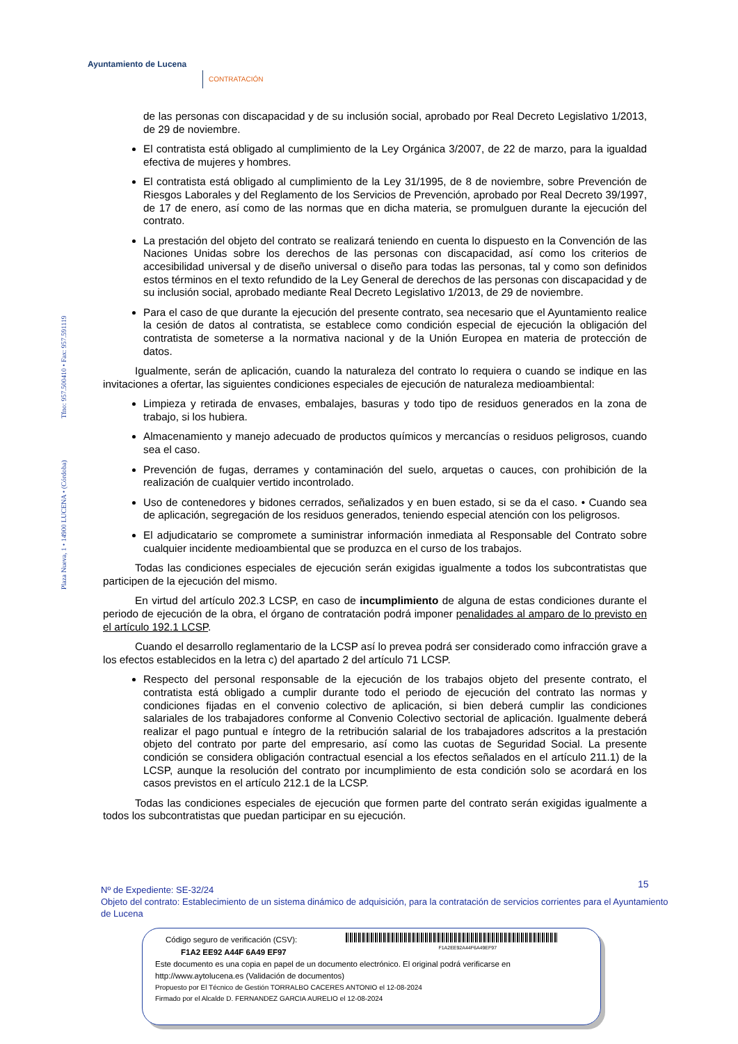Ayuntamiento de Lucena
CONTRATACIÓN
Plaza Nueva, 1 • 14900 LUCENA • (Córdoba) Tfno: 957.500410 • Fax: 957.591119
de las personas con discapacidad y de su inclusión social, aprobado por Real Decreto Legislativo 1/2013, de 29 de noviembre.
El contratista está obligado al cumplimiento de la Ley Orgánica 3/2007, de 22 de marzo, para la igualdad efectiva de mujeres y hombres.
El contratista está obligado al cumplimiento de la Ley 31/1995, de 8 de noviembre, sobre Prevención de Riesgos Laborales y del Reglamento de los Servicios de Prevención, aprobado por Real Decreto 39/1997, de 17 de enero, así como de las normas que en dicha materia, se promulguen durante la ejecución del contrato.
La prestación del objeto del contrato se realizará teniendo en cuenta lo dispuesto en la Convención de las Naciones Unidas sobre los derechos de las personas con discapacidad, así como los criterios de accesibilidad universal y de diseño universal o diseño para todas las personas, tal y como son definidos estos términos en el texto refundido de la Ley General de derechos de las personas con discapacidad y de su inclusión social, aprobado mediante Real Decreto Legislativo 1/2013, de 29 de noviembre.
Para el caso de que durante la ejecución del presente contrato, sea necesario que el Ayuntamiento realice la cesión de datos al contratista, se establece como condición especial de ejecución la obligación del contratista de someterse a la normativa nacional y de la Unión Europea en materia de protección de datos.
Igualmente, serán de aplicación, cuando la naturaleza del contrato lo requiera o cuando se indique en las invitaciones a ofertar, las siguientes condiciones especiales de ejecución de naturaleza medioambiental:
Limpieza y retirada de envases, embalajes, basuras y todo tipo de residuos generados en la zona de trabajo, si los hubiera.
Almacenamiento y manejo adecuado de productos químicos y mercancías o residuos peligrosos, cuando sea el caso.
Prevención de fugas, derrames y contaminación del suelo, arquetas o cauces, con prohibición de la realización de cualquier vertido incontrolado.
Uso de contenedores y bidones cerrados, señalizados y en buen estado, si se da el caso. • Cuando sea de aplicación, segregación de los residuos generados, teniendo especial atención con los peligrosos.
El adjudicatario se compromete a suministrar información inmediata al Responsable del Contrato sobre cualquier incidente medioambiental que se produzca en el curso de los trabajos.
Todas las condiciones especiales de ejecución serán exigidas igualmente a todos los subcontratistas que participen de la ejecución del mismo.
En virtud del artículo 202.3 LCSP, en caso de incumplimiento de alguna de estas condiciones durante el periodo de ejecución de la obra, el órgano de contratación podrá imponer penalidades al amparo de lo previsto en el artículo 192.1 LCSP.
Cuando el desarrollo reglamentario de la LCSP así lo prevea podrá ser considerado como infracción grave a los efectos establecidos en la letra c) del apartado 2 del artículo 71 LCSP.
Respecto del personal responsable de la ejecución de los trabajos objeto del presente contrato, el contratista está obligado a cumplir durante todo el periodo de ejecución del contrato las normas y condiciones fijadas en el convenio colectivo de aplicación, si bien deberá cumplir las condiciones salariales de los trabajadores conforme al Convenio Colectivo sectorial de aplicación. Igualmente deberá realizar el pago puntual e íntegro de la retribución salarial de los trabajadores adscritos a la prestación objeto del contrato por parte del empresario, así como las cuotas de Seguridad Social. La presente condición se considera obligación contractual esencial a los efectos señalados en el artículo 211.1) de la LCSP, aunque la resolución del contrato por incumplimiento de esta condición solo se acordará en los casos previstos en el artículo 212.1 de la LCSP.
Todas las condiciones especiales de ejecución que formen parte del contrato serán exigidas igualmente a todos los subcontratistas que puedan participar en su ejecución.
15
Nº de Expediente: SE-32/24
Objeto del contrato: Establecimiento de un sistema dinámico de adquisición, para la contratación de servicios corrientes para el Ayuntamiento de Lucena
Código seguro de verificación (CSV): F1A2EE92A44F6A49EF97
F1A2 EE92 A44F 6A49 EF97
Este documento es una copia en papel de un documento electrónico. El original podrá verificarse en
http://www.aytolucena.es (Validación de documentos)
Propuesto por El Técnico de Gestión TORRALBO CACERES ANTONIO el 12-08-2024
Firmado por el Alcalde D. FERNANDEZ GARCIA AURELIO el 12-08-2024